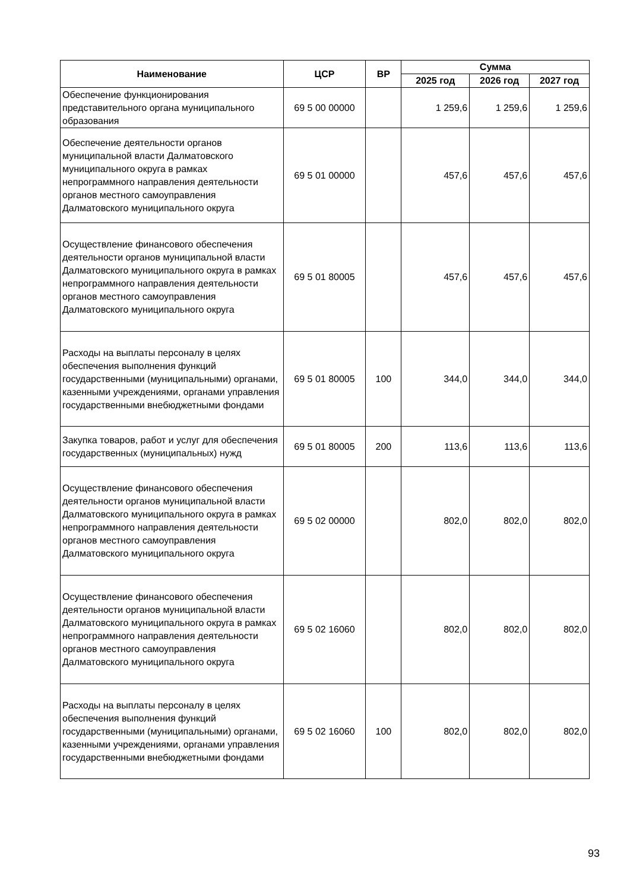| Наименование | ЦСР | ВР | Сумма | | |
| --- | --- | --- | --- | --- | --- |
| | | | 2025 год | 2026 год | 2027 год |
| Обеспечение функционирования представительного органа муниципального образования | 69 5 00 00000 | | 1 259,6 | 1 259,6 | 1 259,6 |
| Обеспечение деятельности органов муниципальной власти Далматовского муниципального округа в рамках непрограммного направления деятельности органов местного самоуправления Далматовского муниципального округа | 69 5 01 00000 | | 457,6 | 457,6 | 457,6 |
| Осуществление финансового обеспечения деятельности органов муниципальной власти Далматовского муниципального округа в рамках непрограммного направления деятельности органов местного самоуправления Далматовского муниципального округа | 69 5 01 80005 | | 457,6 | 457,6 | 457,6 |
| Расходы на выплаты персоналу в целях обеспечения выполнения функций государственными (муниципальными) органами, казенными учреждениями, органами управления государственными внебюджетными фондами | 69 5 01 80005 | 100 | 344,0 | 344,0 | 344,0 |
| Закупка товаров, работ и услуг для обеспечения государственных (муниципальных) нужд | 69 5 01 80005 | 200 | 113,6 | 113,6 | 113,6 |
| Осуществление финансового обеспечения деятельности органов муниципальной власти Далматовского муниципального округа в рамках непрограммного направления деятельности органов местного самоуправления Далматовского муниципального округа | 69 5 02 00000 | | 802,0 | 802,0 | 802,0 |
| Осуществление финансового обеспечения деятельности органов муниципальной власти Далматовского муниципального округа в рамках непрограммного направления деятельности органов местного самоуправления Далматовского муниципального округа | 69 5 02 16060 | | 802,0 | 802,0 | 802,0 |
| Расходы на выплаты персоналу в целях обеспечения выполнения функций государственными (муниципальными) органами, казенными учреждениями, органами управления государственными внебюджетными фондами | 69 5 02 16060 | 100 | 802,0 | 802,0 | 802,0 |
93